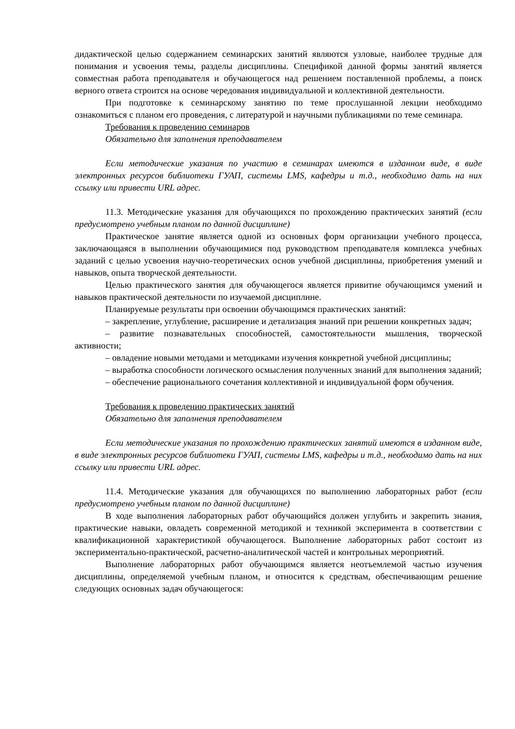дидактической целью содержанием семинарских занятий являются узловые, наиболее трудные для понимания и усвоения темы, разделы дисциплины. Спецификой данной формы занятий является совместная работа преподавателя и обучающегося над решением поставленной проблемы, а поиск верного ответа строится на основе чередования индивидуальной и коллективной деятельности.
При подготовке к семинарскому занятию по теме прослушанной лекции необходимо ознакомиться с планом его проведения, с литературой и научными публикациями по теме семинара.
Требования к проведению семинаров
Обязательно для заполнения преподавателем
Если методические указания по участию в семинарах имеются в изданном виде, в виде электронных ресурсов библиотеки ГУАП, системы LMS, кафедры и т.д., необходимо дать на них ссылку или привести URL адрес.
11.3. Методические указания для обучающихся по прохождению практических занятий (если предусмотрено учебным планом по данной дисциплине)
Практическое занятие является одной из основных форм организации учебного процесса, заключающаяся в выполнении обучающимися под руководством преподавателя комплекса учебных заданий с целью усвоения научно-теоретических основ учебной дисциплины, приобретения умений и навыков, опыта творческой деятельности.
Целью практического занятия для обучающегося является привитие обучающимся умений и навыков практической деятельности по изучаемой дисциплине.
Планируемые результаты при освоении обучающимся практических занятий:
– закрепление, углубление, расширение и детализация знаний при решении конкретных задач;
– развитие познавательных способностей, самостоятельности мышления, творческой активности;
– овладение новыми методами и методиками изучения конкретной учебной дисциплины;
– выработка способности логического осмысления полученных знаний для выполнения заданий;
– обеспечение рационального сочетания коллективной и индивидуальной форм обучения.
Требования к проведению практических занятий
Обязательно для заполнения преподавателем
Если методические указания по прохождению практических занятий имеются в изданном виде, в виде электронных ресурсов библиотеки ГУАП, системы LMS, кафедры и т.д., необходимо дать на них ссылку или привести URL адрес.
11.4. Методические указания для обучающихся по выполнению лабораторных работ (если предусмотрено учебным планом по данной дисциплине)
В ходе выполнения лабораторных работ обучающийся должен углубить и закрепить знания, практические навыки, овладеть современной методикой и техникой эксперимента в соответствии с квалификационной характеристикой обучающегося. Выполнение лабораторных работ состоит из экспериментально-практической, расчетно-аналитической частей и контрольных мероприятий.
Выполнение лабораторных работ обучающимся является неотъемлемой частью изучения дисциплины, определяемой учебным планом, и относится к средствам, обеспечивающим решение следующих основных задач обучающегося: